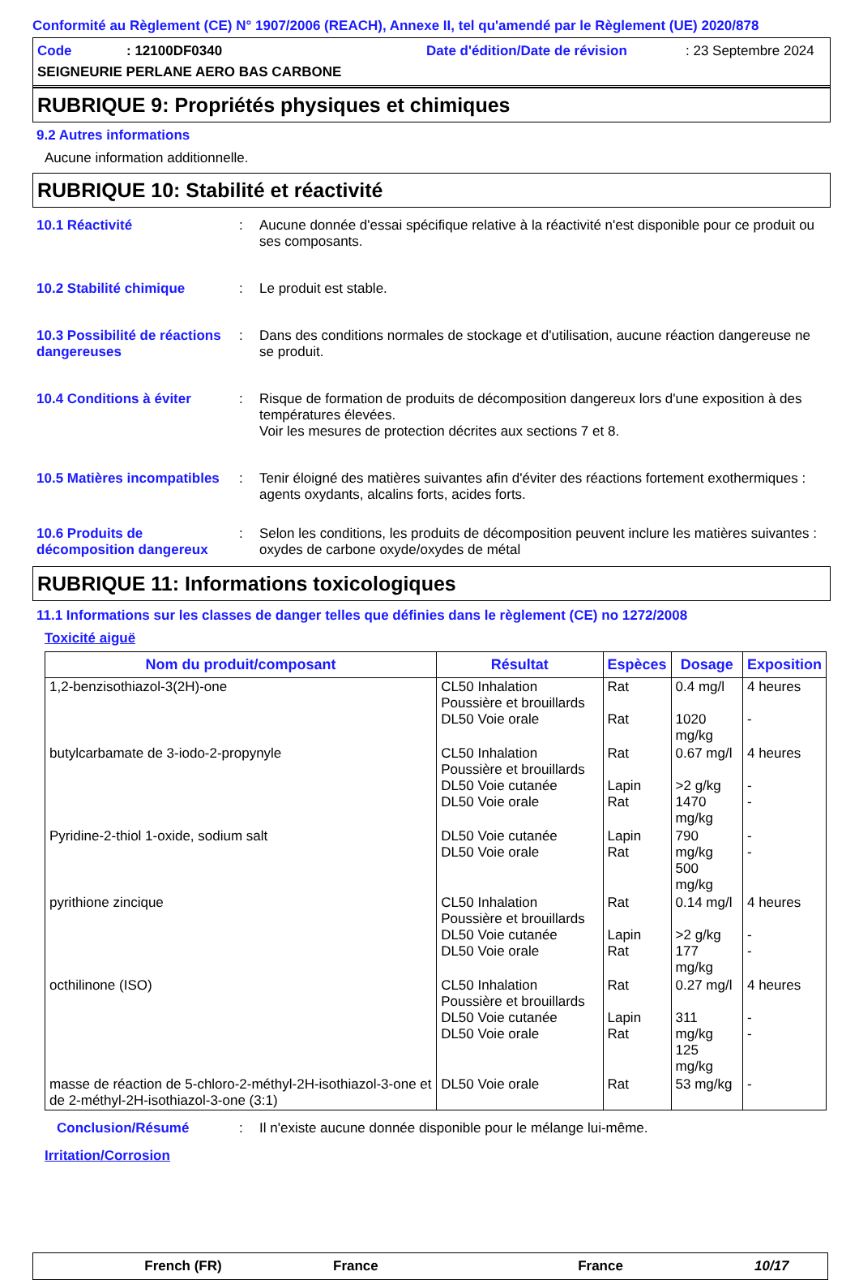Conformité au Règlement (CE) N° 1907/2006 (REACH), Annexe II, tel qu'amendé par le Règlement (UE) 2020/878
Code: 12100DF0340 Date d'édition/Date de révision: 23 Septembre 2024
SEIGNEURIE PERLANE AERO BAS CARBONE
RUBRIQUE 9: Propriétés physiques et chimiques
9.2 Autres informations
Aucune information additionnelle.
RUBRIQUE 10: Stabilité et réactivité
10.1 Réactivité : Aucune donnée d'essai spécifique relative à la réactivité n'est disponible pour ce produit ou ses composants.
10.2 Stabilité chimique : Le produit est stable.
10.3 Possibilité de réactions dangereuses
: Dans des conditions normales de stockage et d'utilisation, aucune réaction dangereuse ne se produit.
10.4 Conditions à éviter : Risque de formation de produits de décomposition dangereux lors d'une exposition à des températures élevées.
Voir les mesures de protection décrites aux sections 7 et 8.
10.5 Matières incompatibles
: Tenir éloigné des matières suivantes afin d'éviter des réactions fortement exothermiques : agents oxydants, alcalins forts, acides forts.
10.6 Produits de décomposition dangereux
: Selon les conditions, les produits de décomposition peuvent inclure les matières suivantes : oxydes de carbone oxyde/oxydes de métal
RUBRIQUE 11: Informations toxicologiques
11.1 Informations sur les classes de danger telles que définies dans le règlement (CE) no 1272/2008
Toxicité aiguë
| Nom du produit/composant | Résultat | Espèces | Dosage | Exposition |
| --- | --- | --- | --- | --- |
| 1,2-benzisothiazol-3(2H)-one | CL50 Inhalation Poussière et brouillards DL50 Voie orale | Rat Rat | 0.4 mg/l 1020 mg/kg | 4 heures - |
| butylcarbamate de 3-iodo-2-propynyle | CL50 Inhalation Poussière et brouillards DL50 Voie cutanée DL50 Voie orale | Rat Lapin Rat | 0.67 mg/l >2 g/kg 1470 mg/kg | 4 heures - - |
| Pyridine-2-thiol 1-oxide, sodium salt | DL50 Voie cutanée DL50 Voie orale | Lapin Rat | 790 mg/kg 500 mg/kg | - - |
| pyrithione zincique | CL50 Inhalation Poussière et brouillards DL50 Voie cutanée DL50 Voie orale | Rat Lapin Rat | 0.14 mg/l >2 g/kg 177 mg/kg | 4 heures - - |
| octhilinone (ISO) | CL50 Inhalation Poussière et brouillards DL50 Voie cutanée DL50 Voie orale | Rat Lapin Rat | 0.27 mg/l 311 mg/kg 125 mg/kg | 4 heures - - |
| masse de réaction de 5-chloro-2-méthyl-2H-isothiazol-3-one et de 2-méthyl-2H-isothiazol-3-one (3:1) | DL50 Voie orale | Rat | 53 mg/kg | - |
Conclusion/Résumé : Il n'existe aucune donnée disponible pour le mélange lui-même.
Irritation/Corrosion
French (FR) France France 10/17